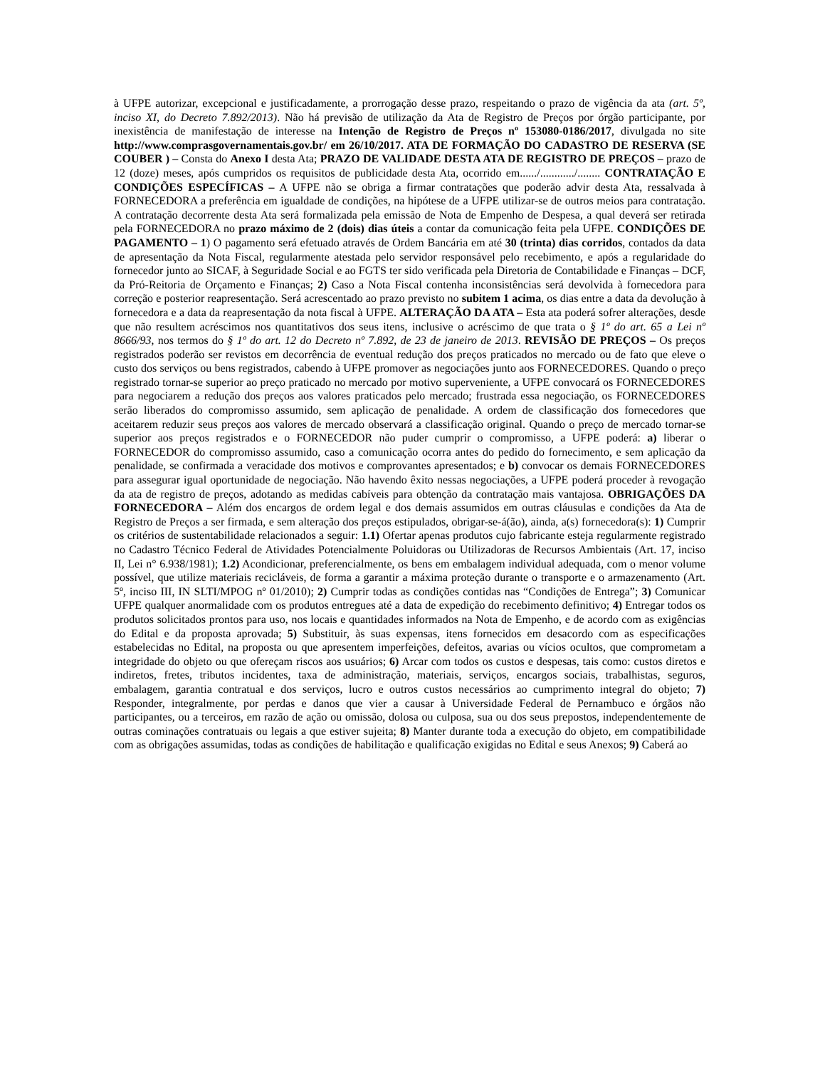à UFPE autorizar, excepcional e justificadamente, a prorrogação desse prazo, respeitando o prazo de vigência da ata (art. 5º, inciso XI, do Decreto 7.892/2013). Não há previsão de utilização da Ata de Registro de Preços por órgão participante, por inexistência de manifestação de interesse na Intenção de Registro de Preços nº 153080-0186/2017, divulgada no site http://www.comprasgovernamentais.gov.br/ em 26/10/2017. ATA DE FORMAÇÃO DO CADASTRO DE RESERVA (SE COUBER ) – Consta do Anexo I desta Ata; PRAZO DE VALIDADE DESTA ATA DE REGISTRO DE PREÇOS – prazo de 12 (doze) meses, após cumpridos os requisitos de publicidade desta Ata, ocorrido em....../............/........ CONTRATAÇÃO E CONDIÇÕES ESPECÍFICAS – A UFPE não se obriga a firmar contratações que poderão advir desta Ata, ressalvada à FORNECEDORA a preferência em igualdade de condições, na hipótese de a UFPE utilizar-se de outros meios para contratação. A contratação decorrente desta Ata será formalizada pela emissão de Nota de Empenho de Despesa, a qual deverá ser retirada pela FORNECEDORA no prazo máximo de 2 (dois) dias úteis a contar da comunicação feita pela UFPE. CONDIÇÕES DE PAGAMENTO – 1) O pagamento será efetuado através de Ordem Bancária em até 30 (trinta) dias corridos, contados da data de apresentação da Nota Fiscal, regularmente atestada pelo servidor responsável pelo recebimento, e após a regularidade do fornecedor junto ao SICAF, à Seguridade Social e ao FGTS ter sido verificada pela Diretoria de Contabilidade e Finanças – DCF, da Pró-Reitoria de Orçamento e Finanças; 2) Caso a Nota Fiscal contenha inconsistências será devolvida à fornecedora para correção e posterior reapresentação. Será acrescentado ao prazo previsto no subitem 1 acima, os dias entre a data da devolução à fornecedora e a data da reapresentação da nota fiscal à UFPE. ALTERAÇÃO DA ATA – Esta ata poderá sofrer alterações, desde que não resultem acréscimos nos quantitativos dos seus itens, inclusive o acréscimo de que trata o § 1º do art. 65 a Lei nº 8666/93, nos termos do § 1º do art. 12 do Decreto nº 7.892, de 23 de janeiro de 2013. REVISÃO DE PREÇOS – Os preços registrados poderão ser revistos em decorrência de eventual redução dos preços praticados no mercado ou de fato que eleve o custo dos serviços ou bens registrados, cabendo à UFPE promover as negociações junto aos FORNECEDORES. Quando o preço registrado tornar-se superior ao preço praticado no mercado por motivo superveniente, a UFPE convocará os FORNECEDORES para negociarem a redução dos preços aos valores praticados pelo mercado; frustrada essa negociação, os FORNECEDORES serão liberados do compromisso assumido, sem aplicação de penalidade. A ordem de classificação dos fornecedores que aceitarem reduzir seus preços aos valores de mercado observará a classificação original. Quando o preço de mercado tornar-se superior aos preços registrados e o FORNECEDOR não puder cumprir o compromisso, a UFPE poderá: a) liberar o FORNECEDOR do compromisso assumido, caso a comunicação ocorra antes do pedido do fornecimento, e sem aplicação da penalidade, se confirmada a veracidade dos motivos e comprovantes apresentados; e b) convocar os demais FORNECEDORES para assegurar igual oportunidade de negociação. Não havendo êxito nessas negociações, a UFPE poderá proceder à revogação da ata de registro de preços, adotando as medidas cabíveis para obtenção da contratação mais vantajosa. OBRIGAÇÕES DA FORNECEDORA – Além dos encargos de ordem legal e dos demais assumidos em outras cláusulas e condições da Ata de Registro de Preços a ser firmada, e sem alteração dos preços estipulados, obrigar-se-á(ão), ainda, a(s) fornecedora(s): 1) Cumprir os critérios de sustentabilidade relacionados a seguir: 1.1) Ofertar apenas produtos cujo fabricante esteja regularmente registrado no Cadastro Técnico Federal de Atividades Potencialmente Poluidoras ou Utilizadoras de Recursos Ambientais (Art. 17, inciso II, Lei n° 6.938/1981); 1.2) Acondicionar, preferencialmente, os bens em embalagem individual adequada, com o menor volume possível, que utilize materiais recicláveis, de forma a garantir a máxima proteção durante o transporte e o armazenamento (Art. 5º, inciso III, IN SLTI/MPOG nº 01/2010); 2) Cumprir todas as condições contidas nas “Condições de Entrega”; 3) Comunicar UFPE qualquer anormalidade com os produtos entregues até a data de expedição do recebimento definitivo; 4) Entregar todos os produtos solicitados prontos para uso, nos locais e quantidades informados na Nota de Empenho, e de acordo com as exigências do Edital e da proposta aprovada; 5) Substituir, às suas expensas, itens fornecidos em desacordo com as especificações estabelecidas no Edital, na proposta ou que apresentem imperfeições, defeitos, avarias ou vícios ocultos, que comprometam a integridade do objeto ou que ofereçam riscos aos usuários; 6) Arcar com todos os custos e despesas, tais como: custos diretos e indiretos, fretes, tributos incidentes, taxa de administração, materiais, serviços, encargos sociais, trabalhistas, seguros, embalagem, garantia contratual e dos serviços, lucro e outros custos necessários ao cumprimento integral do objeto; 7) Responder, integralmente, por perdas e danos que vier a causar à Universidade Federal de Pernambuco e órgãos não participantes, ou a terceiros, em razão de ação ou omissão, dolosa ou culposa, sua ou dos seus prepostos, independentemente de outras cominações contratuais ou legais a que estiver sujeita; 8) Manter durante toda a execução do objeto, em compatibilidade com as obrigações assumidas, todas as condições de habilitação e qualificação exigidas no Edital e seus Anexos; 9) Caberá ao